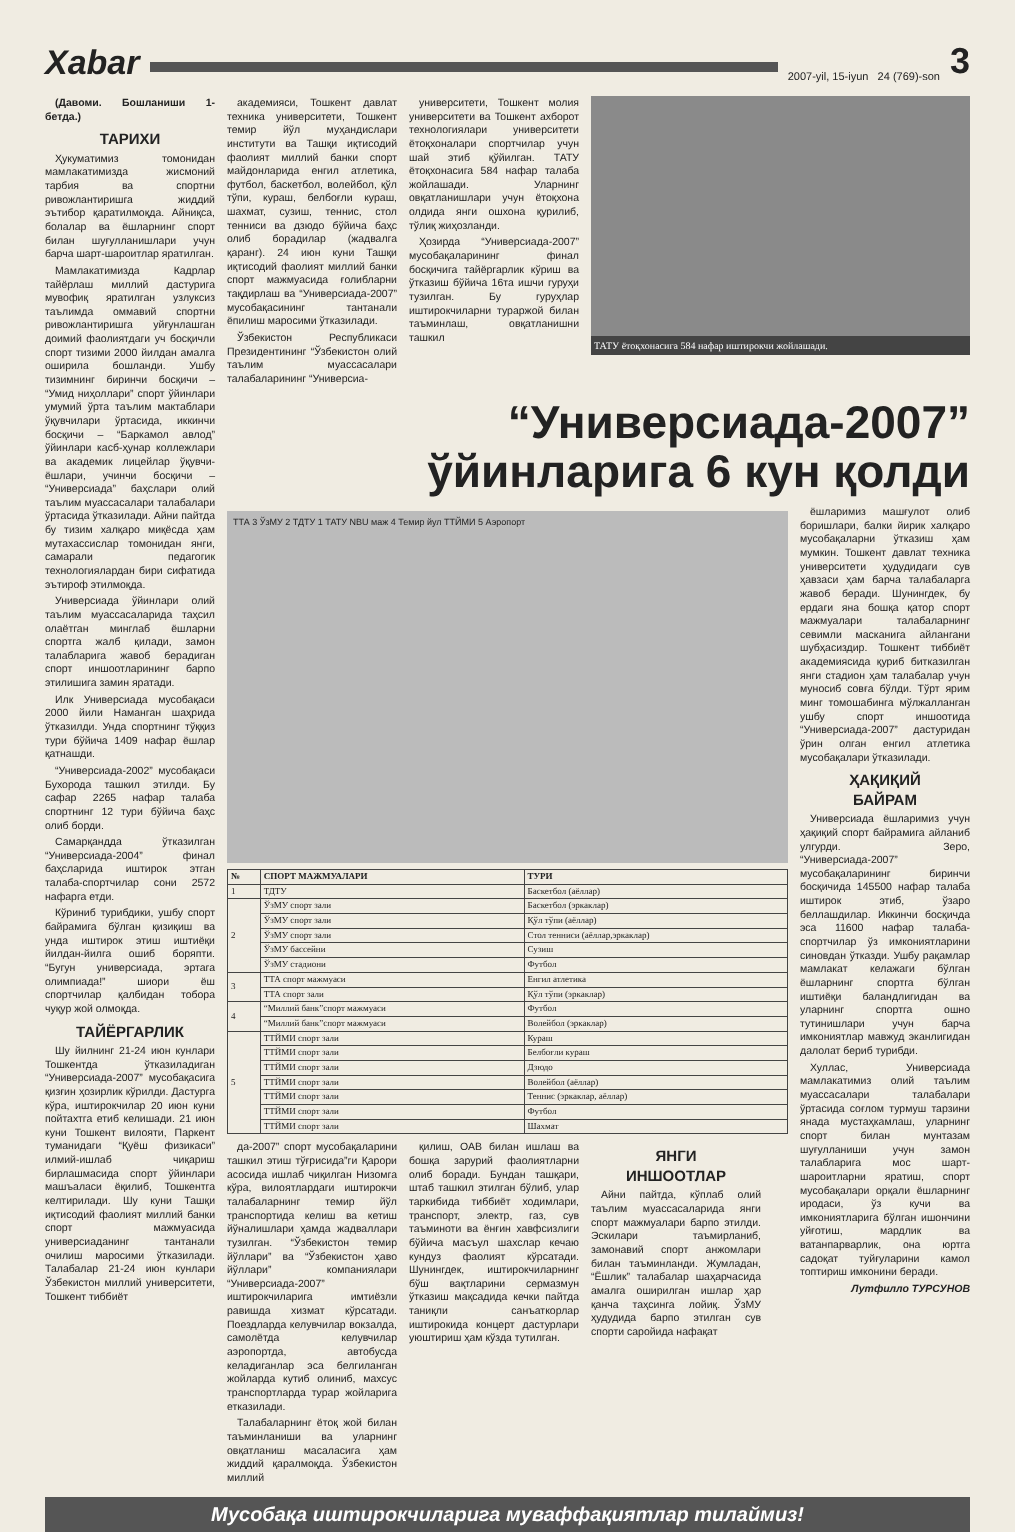Xabar
2007-yil, 15-iyun 24 (769)-son
3
(Давоми. Бошланиши 1-бетда.)
ТАРИХИ
Ҳукуматимиз томонидан мамлакатимизда жисмоний тарбия ва спортни ривожлантиришга жиддий эътибор қаратилмоқда. Айниқса, болалар ва ёшларнинг спорт билан шуғулланишлари учун барча шарт-шароитлар яратилган.
Мамлакатимизда Кадрлар тайёрлаш миллий дастурига мувофиқ яратилган узлуксиз таълимда оммавий спортни ривожлантиришга уйғунлашган доимий фаолиятдаги уч босқичли спорт тизими 2000 йилдан амалга оширила бошланди. Ушбу тизимнинг биринчи босқичи – “Умид ниҳоллари” спорт ўйинлари умумий ўрта таълим мактаблари ўқувчилари ўртасида, иккинчи босқичи – “Баркамол авлод” ўйинлари касб-ҳунар коллежлари ва академик лицейлар ўқувчи-ёшлари, учинчи босқичи – “Универсиада” баҳслари олий таълим муассасалари талабалари ўртасида ўтказилади. Айни пайтда бу тизим халқаро миқёсда ҳам мутахассислар томонидан янги, самарали педагогик технологиялардан бири сифатида эътироф этилмоқда.
Универсиада ўйинлари олий таълим муассасаларида таҳсил олаётган минглаб ёшларни спортга жалб қилади, замон талабларига жавоб берадиган спорт иншоотларининг барпо этилишига замин яратади.
Илк Универсиада мусобақаси 2000 йили Наманган шаҳрида ўтказилди. Унда спортнинг тўққиз тури бўйича 1409 нафар ёшлар қатнашди.
“Универсиада-2002” мусобақаси Бухорода ташкил этилди. Бу сафар 2265 нафар талаба спортнинг 12 тури бўйича баҳс олиб борди.
Самарқандда ўтказилган “Универсиада-2004” финал баҳсларида иштирок этган талаба-спортчилар сони 2572 нафарга етди.
Кўриниб турибдики, ушбу спорт байрамига бўлган қизиқиш ва унда иштирок этиш иштиёқи йилдан-йилга ошиб боряпти. “Бугун универсиада, эртага олимпиада!” шиори ёш спортчилар қалбидан тобора чуқур жой олмоқда.
ТАЙЁРГАРЛИК
Шу йилнинг 21-24 июн кунлари Тошкентда ўтказиладиган “Универсиада-2007” мусобақасига қизғин ҳозирлик кўрилди. Дастурга кўра, иштирокчилар 20 июн куни пойтахтга етиб келишади. 21 июн куни Тошкент вилояти, Паркент туманидаги “Қуёш физикаси” илмий-ишлаб чиқариш бирлашмасида спорт ўйинлари машъаласи ёқилиб, Тошкентга келтирилади. Шу куни Ташқи иқтисодий фаолият миллий банки спорт мажмуасида универсиаданинг тантанали очилиш маросими ўтказилади. Талабалар 21-24 июн кунлари Ўзбекистон миллий университети, Тошкент тиббиёт
академияси, Тошкент давлат техника университети, Тошкент темир йўл муҳандислари институти ва Ташқи иқтисодий фаолият миллий банки спорт майдонларида енгил атлетика, футбол, баскетбол, волейбол, қўл тўпи, кураш, белбоғли кураш, шахмат, сузиш, теннис, стол тенниси ва дзюдо бўйича баҳс олиб борадилар (жадвалга қаранг). 24 июн куни Ташқи иқтисодий фаолият миллий банки спорт мажмуасида ғолибларни тақдирлаш ва “Универсиада-2007” мусобақасининг тантанали ёпилиш маросими ўтказилади.
Ўзбекистон Республикаси Президентининг “Ўзбекистон олий таълим муассасалари талабаларининг “Универсиа-
университети, Тошкент молия университети ва Тошкент ахборот технологиялари университети ётоқхоналари спортчилар учун шай этиб қўйилган. ТАТУ ётоқхонасига 584 нафар талаба жойлашади. Уларнинг овқатланишлари учун ётоқхона олдида янги ошхона қурилиб, тўлиқ жиҳозланди.
Ҳозирда “Универсиада-2007” мусобақаларининг финал босқичига тайёргарлик кўриш ва ўтказиш бўйича 16та ишчи гуруҳи тузилган. Бу гуруҳлар иштирокчиларни тураржой билан таъминлаш, овқатланишни ташкил
ТАТУ ётоқхонасига 584 нафар иштирокчи жойлашади.
“Универсиада-2007”
ўйинларига 6 кун қолди
ТТА 3 ЎзМУ 2 ТДТУ 1 ТАТУ NBU маж 4 Темир йул ТТЙМИ 5 Аэропорт
| № | СПОРТ МАЖМУАЛАРИ | ТУРИ |
| --- | --- | --- |
| 1 | ТДТУ | Баскетбол (аёллар) |
| 2 | ЎзМУ спорт зали | Баскетбол (эркаклар) |
| | ЎзМУ спорт зали | Қўл тўпи (аёллар) |
| | ЎзМУ спорт зали | Стол тенниси (аёллар,эркаклар) |
| | ЎзМУ бассейни | Сузиш |
| | ЎзМУ стадиони | Футбол |
| 3 | ТТА спорт мажмуаси | Енгил атлетика |
| | ТТА спорт зали | Қўл тўпи (эркаклар) |
| 4 | “Миллий банк”спорт мажмуаси | Футбол |
| | “Миллий банк”спорт мажмуаси | Волейбол (эркаклар) |
| 5 | ТТЙМИ спорт зали | Кураш |
| | ТТЙМИ спорт зали | Белбоғли кураш |
| | ТТЙМИ спорт зали | Дзюдо |
| | ТТЙМИ спорт зали | Волейбол (аёллар) |
| | ТТЙМИ спорт зали | Теннис (эркаклар, аёллар) |
| | ТТЙМИ спорт зали | Футбол |
| | ТТЙМИ спорт зали | Шахмат |
да-2007” спорт мусобақаларини ташкил этиш тўғрисида”ги Қарори асосида ишлаб чиқилган Низомга кўра, вилоятлардаги иштирокчи талабаларнинг темир йўл транспортида келиш ва кетиш йўналишлари ҳамда жадваллари тузилган. “Ўзбекистон темир йўллари” ва “Ўзбекистон ҳаво йўллари” компаниялари “Универсиада-2007” иштирокчиларига имтиёзли равишда хизмат кўрсатади. Поездларда келувчилар вокзалда, самолётда келувчилар аэропортда, автобусда келадиганлар эса белгиланган жойларда кутиб олиниб, махсус транспортларда турар жойларига етказилади.
Талабаларнинг ётоқ жой билан таъминланиши ва уларнинг овқатланиш масаласига ҳам жиддий қаралмоқда. Ўзбекистон миллий
қилиш, ОАВ билан ишлаш ва бошқа зарурий фаолиятларни олиб боради. Бундан ташқари, штаб ташкил этилган бўлиб, улар таркибида тиббиёт ходимлари, транспорт, электр, газ, сув таъминоти ва ёнғин хавфсизлиги бўйича масъул шахслар кечаю кундуз фаолият кўрсатади. Шунингдек, иштирокчиларнинг бўш вақтларини сермазмун ўтказиш мақсадида кечки пайтда таниқли санъаткорлар иштирокида концерт дастурлари уюштириш ҳам кўзда тутилган.
ЯНГИ
ИНШООТЛАР
Айни пайтда, кўплаб олий таълим муассасаларида янги спорт мажмуалари барпо этилди. Эскилари таъмирланиб, замонавий спорт анжомлари билан таъминланди. Жумладан, “Ёшлик” талабалар шаҳарчасида амалга оширилган ишлар ҳар қанча таҳсинга лойиқ. ЎзМУ ҳудудида барпо этилган сув спорти саройида нафақат
ёшларимиз машғулот олиб боришлари, балки йирик халқаро мусобақаларни ўтказиш ҳам мумкин. Тошкент давлат техника университети ҳудудидаги сув ҳавзаси ҳам барча талабаларга жавоб беради. Шунингдек, бу ердаги яна бошқа қатор спорт мажмуалари талабаларнинг севимли масканига айлангани шубҳасиздир. Тошкент тиббиёт академиясида қуриб битказилган янги стадион ҳам талабалар учун муносиб совға бўлди. Тўрт ярим минг томошабинга мўлжалланган ушбу спорт иншоотида “Универсиада-2007” дастуридан ўрин олган енгил атлетика мусобақалари ўтказилади.
ҲАҚИҚИЙ
БАЙРАМ
Универсиада ёшларимиз учун ҳақиқий спорт байрамига айланиб улгурди. Зеро, “Универсиада-2007” мусобақаларининг биринчи босқичида 145500 нафар талаба иштирок этиб, ўзаро беллашдилар. Иккинчи босқичда эса 11600 нафар талаба-спортчилар ўз имкониятларини синовдан ўтказди. Ушбу рақамлар мамлакат келажаги бўлган ёшларнинг спортга бўлган иштиёқи баландлигидан ва уларнинг спортга ошно тутинишлари учун барча имкониятлар мавжуд эканлигидан далолат бериб турибди.
Хуллас, Универсиада мамлакатимиз олий таълим муассасалари талабалари ўртасида соғлом турмуш тарзини янада мустаҳкамлаш, уларнинг спорт билан мунтазам шуғулланиши учун замон талабларига мос шарт-шароитларни яратиш, спорт мусобақалари орқали ёшларнинг иродаси, ўз кучи ва имкониятларига бўлган ишончини уйғотиш, мардлик ва ватанпарварлик, она юртга садоқат туйғуларини камол топтириш имконини беради.
Лутфилло ТУРСУНОВ
Мусобақа иштирокчиларига муваффақиятлар тилаймиз!